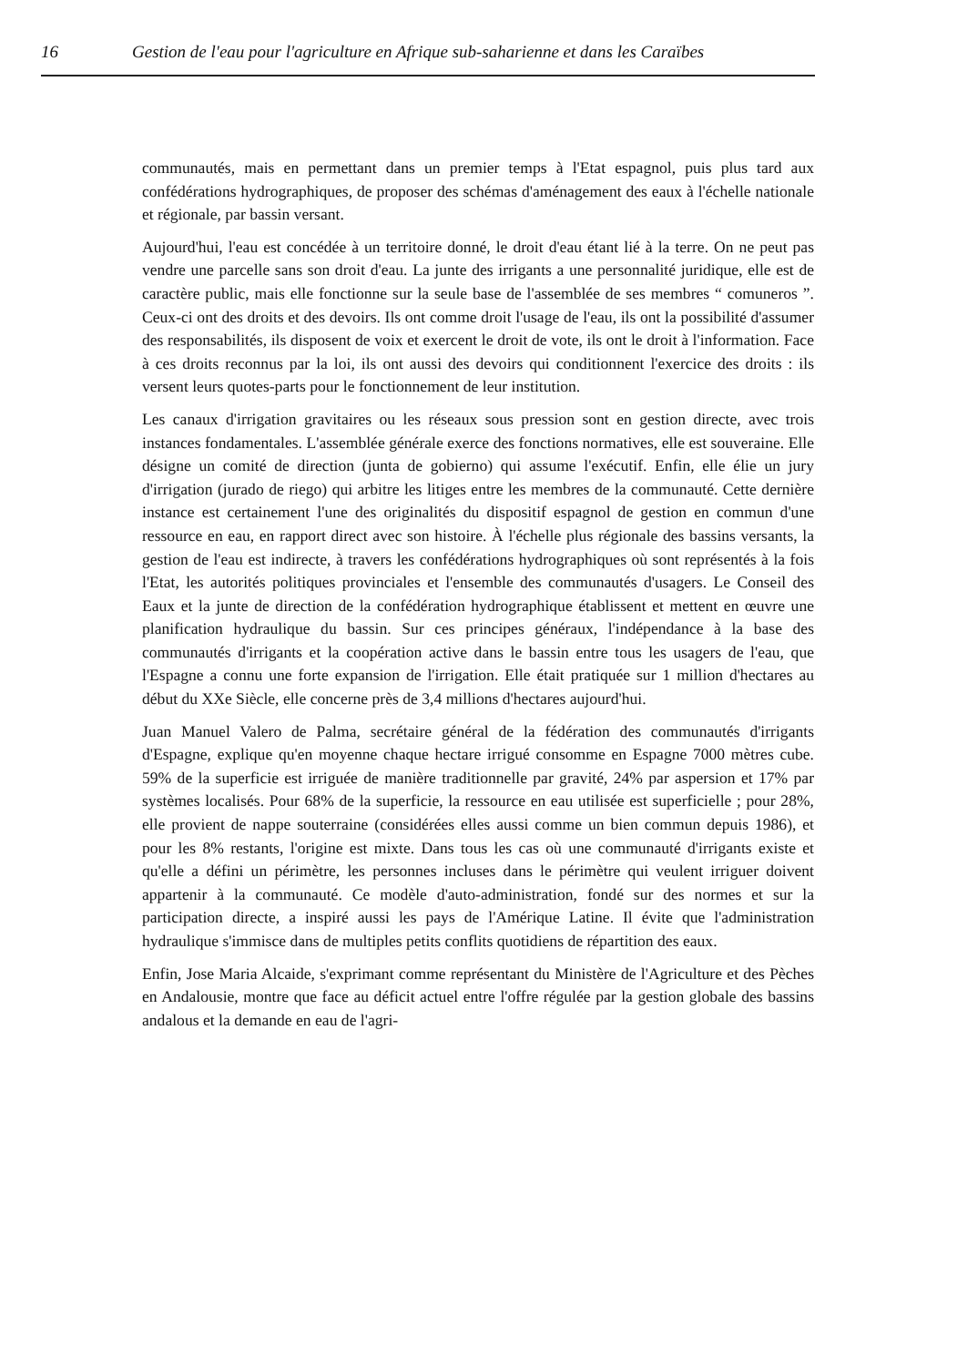16 Gestion de l'eau pour l'agriculture en Afrique sub-saharienne et dans les Caraïbes
communautés, mais en permettant dans un premier temps à l'Etat espagnol, puis plus tard aux confédérations hydrographiques, de proposer des schémas d'aménagement des eaux à l'échelle nationale et régionale, par bassin versant.
Aujourd'hui, l'eau est concédée à un territoire donné, le droit d'eau étant lié à la terre. On ne peut pas vendre une parcelle sans son droit d'eau. La junte des irrigants a une personnalité juridique, elle est de caractère public, mais elle fonctionne sur la seule base de l'assemblée de ses membres “ comuneros ”. Ceux-ci ont des droits et des devoirs. Ils ont comme droit l'usage de l'eau, ils ont la possibilité d'assumer des responsabilités, ils disposent de voix et exercent le droit de vote, ils ont le droit à l'information. Face à ces droits reconnus par la loi, ils ont aussi des devoirs qui conditionnent l'exercice des droits : ils versent leurs quotes-parts pour le fonctionnement de leur institution.
Les canaux d'irrigation gravitaires ou les réseaux sous pression sont en gestion directe, avec trois instances fondamentales. L'assemblée générale exerce des fonctions normatives, elle est souveraine. Elle désigne un comité de direction (junta de gobierno) qui assume l'exécutif. Enfin, elle élie un jury d'irrigation (jurado de riego) qui arbitre les litiges entre les membres de la communauté. Cette dernière instance est certainement l'une des originalités du dispositif espagnol de gestion en commun d'une ressource en eau, en rapport direct avec son histoire. À l'échelle plus régionale des bassins versants, la gestion de l'eau est indirecte, à travers les confédérations hydrographiques où sont représentés à la fois l'Etat, les autorités politiques provinciales et l'ensemble des communautés d'usagers. Le Conseil des Eaux et la junte de direction de la confédération hydrographique établissent et mettent en œuvre une planification hydraulique du bassin. Sur ces principes généraux, l'indépendance à la base des communautés d'irrigants et la coopération active dans le bassin entre tous les usagers de l'eau, que l'Espagne a connu une forte expansion de l'irrigation. Elle était pratiquée sur 1 million d'hectares au début du XXe Siècle, elle concerne près de 3,4 millions d'hectares aujourd'hui.
Juan Manuel Valero de Palma, secrétaire général de la fédération des communautés d'irrigants d'Espagne, explique qu'en moyenne chaque hectare irrigué consomme en Espagne 7000 mètres cube. 59% de la superficie est irriguée de manière traditionnelle par gravité, 24% par aspersion et 17% par systèmes localisés. Pour 68% de la superficie, la ressource en eau utilisée est superficielle ; pour 28%, elle provient de nappe souterraine (considérées elles aussi comme un bien commun depuis 1986), et pour les 8% restants, l'origine est mixte. Dans tous les cas où une communauté d'irrigants existe et qu'elle a défini un périmètre, les personnes incluses dans le périmètre qui veulent irriguer doivent appartenir à la communauté. Ce modèle d'auto-administration, fondé sur des normes et sur la participation directe, a inspiré aussi les pays de l'Amérique Latine. Il évite que l'administration hydraulique s'immisce dans de multiples petits conflits quotidiens de répartition des eaux.
Enfin, Jose Maria Alcaide, s'exprimant comme représentant du Ministère de l'Agriculture et des Pèches en Andalousie, montre que face au déficit actuel entre l'offre régulée par la gestion globale des bassins andalous et la demande en eau de l'agri-